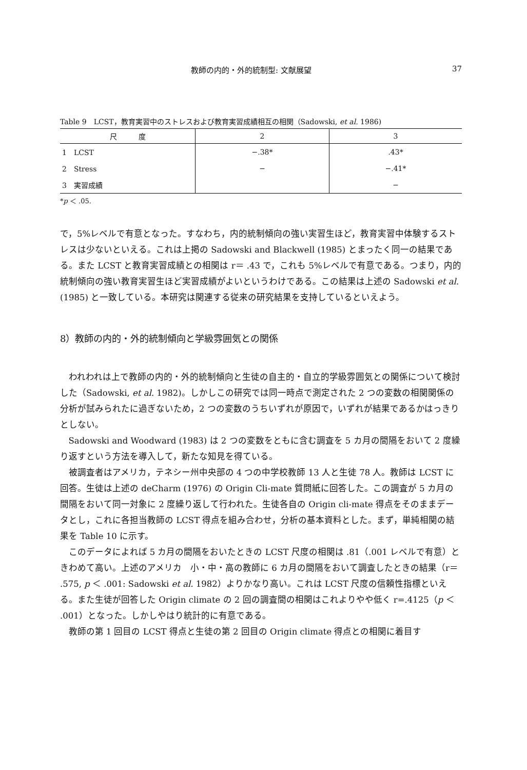教師の内的・外的統制型: 文献展望 37
Table 9　LCST，教育実習中のストレスおよび教育実習成績相互の相関（Sadowski, et al. 1986)
| 尺 度 | 2 | 3 |
| --- | --- | --- |
| 1 LCST | −.38* | .43* |
| 2 Stress | − | −.41* |
| 3 実習成績 | | − |
*p ＜ .05.
で，5%レベルで有意となった。すなわち，内的統制傾向の強い実習生ほど，教育実習中体験するストレスは少ないといえる。これは上掲の Sadowski and Blackwell (1985) とまったく同一の結果である。また LCST と教育実習成績との相関は r＝ .43 で，これも 5%レベルで有意である。つまり，内的統制傾向の強い教育実習生ほど実習成績がよいというわけである。この結果は上述の Sadowski et al. (1985) と一致している。本研究は関連する従来の研究結果を支持しているといえよう。
8）教師の内的・外的統制傾向と学級雰囲気との関係
われわれは上で教師の内的・外的統制傾向と生徒の自主的・自立的学級雰囲気との関係について検討した（Sadowski, et al. 1982)。しかしこの研究では同一時点で測定された 2 つの変数の相関関係の分析が試みられたに過ぎないため，2 つの変数のうちいずれが原因で，いずれが結果であるかはっきりとしない。
Sadowski and Woodward (1983) は 2 つの変数をともに含む調査を 5 カ月の間隔をおいて 2 度繰り返すという方法を導入して，新たな知見を得ている。
被調査者はアメリカ，テネシー州中央部の 4 つの中学校教師 13 人と生徒 78 人。教師は LCST に回答。生徒は上述の deCharm (1976) の Origin Cli-mate 質問紙に回答した。この調査が 5 カ月の間隔をおいて同一対象に 2 度繰り返して行われた。生徒各自の Origin cli-mate 得点をそのままデータとし，これに各担当教師の LCST 得点を組み合わせ，分析の基本資料とした。まず，単純相関の結果を Table 10 に示す。
このデータによれば 5 カ月の間隔をおいたときの LCST 尺度の相関は .81（.001 レベルで有意）ときわめて高い。上述のアメリカ　小・中・高の教師に 6 カ月の間隔をおいて調査したときの結果（r＝ .575, p ＜ .001: Sadowski et al. 1982）よりかなり高い。これは LCST 尺度の信頼性指標といえる。また生徒が回答した Origin climate の 2 回の調査間の相関はこれよりやや低く r=.4125（p ＜ .001）となった。しかしやはり統計的に有意である。
教師の第 1 回目の LCST 得点と生徒の第 2 回目の Origin climate 得点との相関に着目す